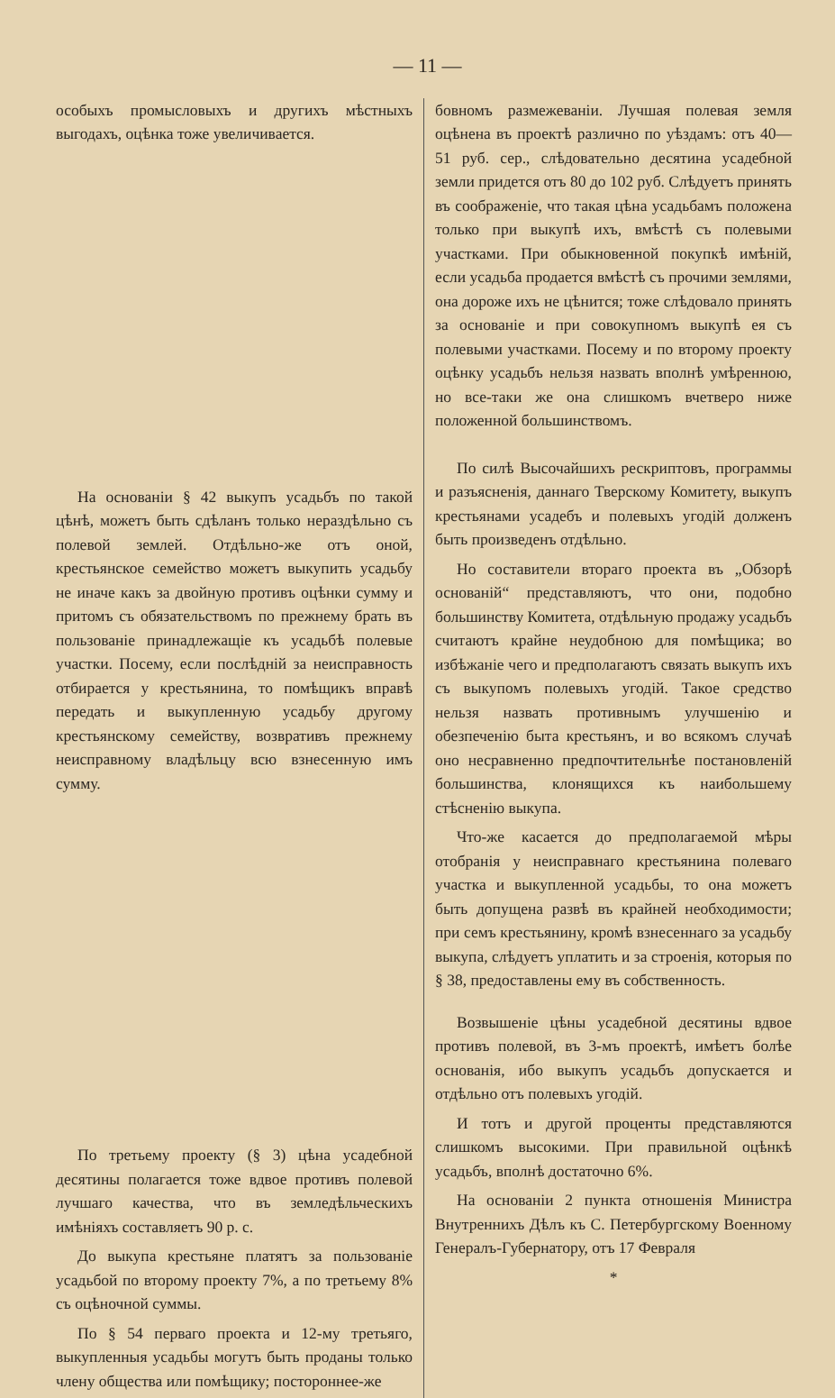— 11 —
особыхъ промысловыхъ и другихъ мѣстныхъ выгодахъ, оцѣнка тоже увеличивается.
На основаніи § 42 выкупъ усадьбъ по такой цѣнѣ, можетъ быть сдѣланъ только нераздѣльно съ полевой землей. Отдѣльно-же отъ оной, крестьянское семейство можетъ выкупить усадьбу не иначе какъ за двойную противъ оцѣнки сумму и притомъ съ обязательствомъ по прежнему брать въ пользованіе принадлежащіе къ усадьбѣ полевые участки. Посему, если послѣдній за неисправность отбирается у крестьянина, то помѣщикъ вправѣ передать и выкупленную усадьбу другому крестьянскому семейству, возвративъ прежнему неисправному владѣльцу всю взнесенную имъ сумму.
По третьему проекту (§ 3) цѣна усадебной десятины полагается тоже вдвое противъ полевой лучшаго качества, что въ земледѣльческихъ имѣніяхъ составляетъ 90 р. с.
До выкупа крестьяне платятъ за пользованіе усадьбой по второму проекту 7%, а по третьему 8% съ оцѣночной суммы.
По § 54 перваго проекта и 12-му третьяго, выкупленныя усадьбы могутъ быть проданы только члену общества или помѣщику; постороннее-же
бовномъ размежеваніи. Лучшая полевая земля оцѣнена въ проектѣ различно по уѣздамъ: отъ 40—51 руб. сер., слѣдовательно десятина усадебной земли придется отъ 80 до 102 руб. Слѣдуетъ принять въ соображеніе, что такая цѣна усадьбамъ положена только при выкупѣ ихъ, вмѣстѣ съ полевыми участками. При обыкновенной покупкѣ имѣній, если усадьба продается вмѣстѣ съ прочими землями, она дороже ихъ не цѣнится; тоже слѣдовало принять за основаніе и при совокупномъ выкупѣ ея съ полевыми участками. Посему и по второму проекту оцѣнку усадьбъ нельзя назвать вполнѣ умѣренною, но все-таки же она слишкомъ вчетверо ниже положенной большинствомъ.
По силѣ Высочайшихъ рескриптовъ, программы и разъясненія, даннаго Тверскому Комитету, выкупъ крестьянами усадебъ и полевыхъ угодій долженъ быть произведенъ отдѣльно.
Но составители втораго проекта въ „Обзорѣ основаній“ представляютъ, что они, подобно большинству Комитета, отдѣльную продажу усадьбъ считаютъ крайне неудобною для помѣщика; во избѣжаніе чего и предполагаютъ связать выкупъ ихъ съ выкупомъ полевыхъ угодій. Такое средство нельзя назвать противнымъ улучшенію и обезпеченію быта крестьянъ, и во всякомъ случаѣ оно несравненно предпочтительнѣе постановленій большинства, клонящихся къ наибольшему стѣсненію выкупа.
Что-же касается до предполагаемой мѣры отобранія у неисправнаго крестьянина полеваго участка и выкупленной усадьбы, то она можетъ быть допущена развѣ въ крайней необходимости; при семъ крестьянину, кромѣ взнесеннаго за усадьбу выкупа, слѣдуетъ уплатить и за строенія, которыя по § 38, предоставлены ему въ собственность.
Возвышеніе цѣны усадебной десятины вдвое противъ полевой, въ 3-мъ проектѣ, имѣетъ болѣе основанія, ибо выкупъ усадьбъ допускается и отдѣльно отъ полевыхъ угодій.
И тотъ и другой проценты представляются слишкомъ высокими. При правильной оцѣнкѣ усадьбъ, вполнѣ достаточно 6%.
На основаніи 2 пункта отношенія Министра Внутреннихъ Дѣлъ къ С. Петербургскому Военному Генералъ-Губернатору, отъ 17 Февраля
*